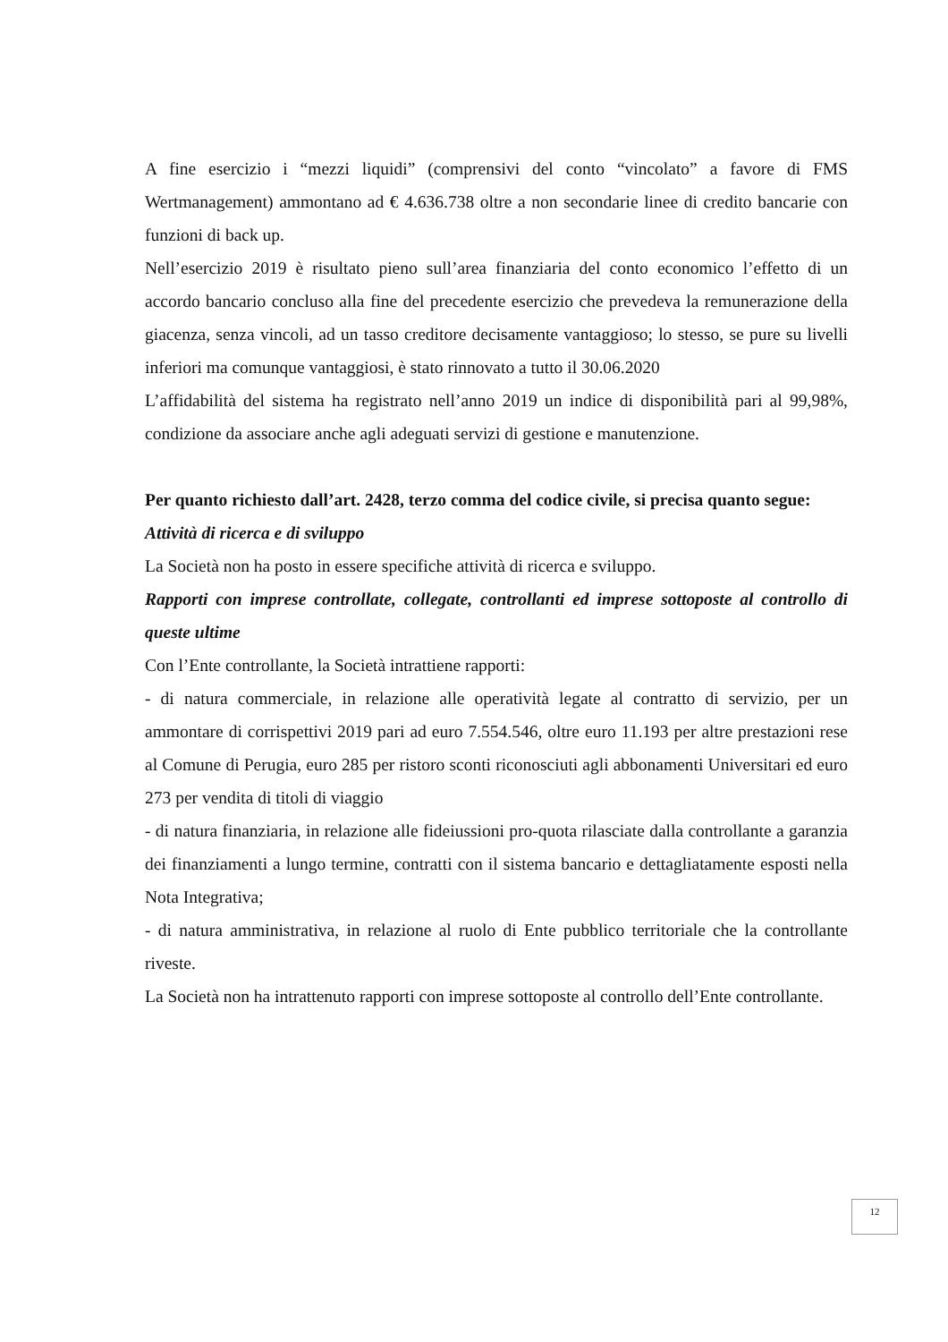A fine esercizio i “mezzi liquidi” (comprensivi del conto “vincolato” a favore di FMS Wertmanagement) ammontano ad € 4.636.738 oltre a non secondarie linee di credito bancarie con funzioni di back up.
Nell’esercizio 2019 è risultato pieno sull’area finanziaria del conto economico l’effetto di un accordo bancario concluso alla fine del precedente esercizio che prevedeva la remunerazione della giacenza, senza vincoli, ad un tasso creditore decisamente vantaggioso; lo stesso, se pure su livelli inferiori ma comunque vantaggiosi, è stato rinnovato a tutto il 30.06.2020
L’affidabilità del sistema ha registrato nell’anno 2019 un indice di disponibilità pari al 99,98%, condizione da associare anche agli adeguati servizi di gestione e manutenzione.
Per quanto richiesto dall’art. 2428, terzo comma del codice civile, si precisa quanto segue:
Attività di ricerca e di sviluppo
La Società non ha posto in essere specifiche attività di ricerca e sviluppo.
Rapporti con imprese controllate, collegate, controllanti ed imprese sottoposte al controllo di queste ultime
Con l’Ente controllante, la Società intrattiene rapporti:
- di natura commerciale, in relazione alle operatività legate al contratto di servizio, per un ammontare di corrispettivi 2019 pari ad euro 7.554.546, oltre euro 11.193 per altre prestazioni rese al Comune di Perugia, euro 285 per ristoro sconti riconosciuti agli abbonamenti Universitari ed euro 273 per vendita di titoli di viaggio
- di natura finanziaria, in relazione alle fideiussioni pro-quota rilasciate dalla controllante a garanzia dei finanziamenti a lungo termine, contratti con il sistema bancario e dettagliatamente esposti nella Nota Integrativa;
- di natura amministrativa, in relazione al ruolo di Ente pubblico territoriale che la controllante riveste.
La Società non ha intrattenuto rapporti con imprese sottoposte al controllo dell’Ente controllante.
12